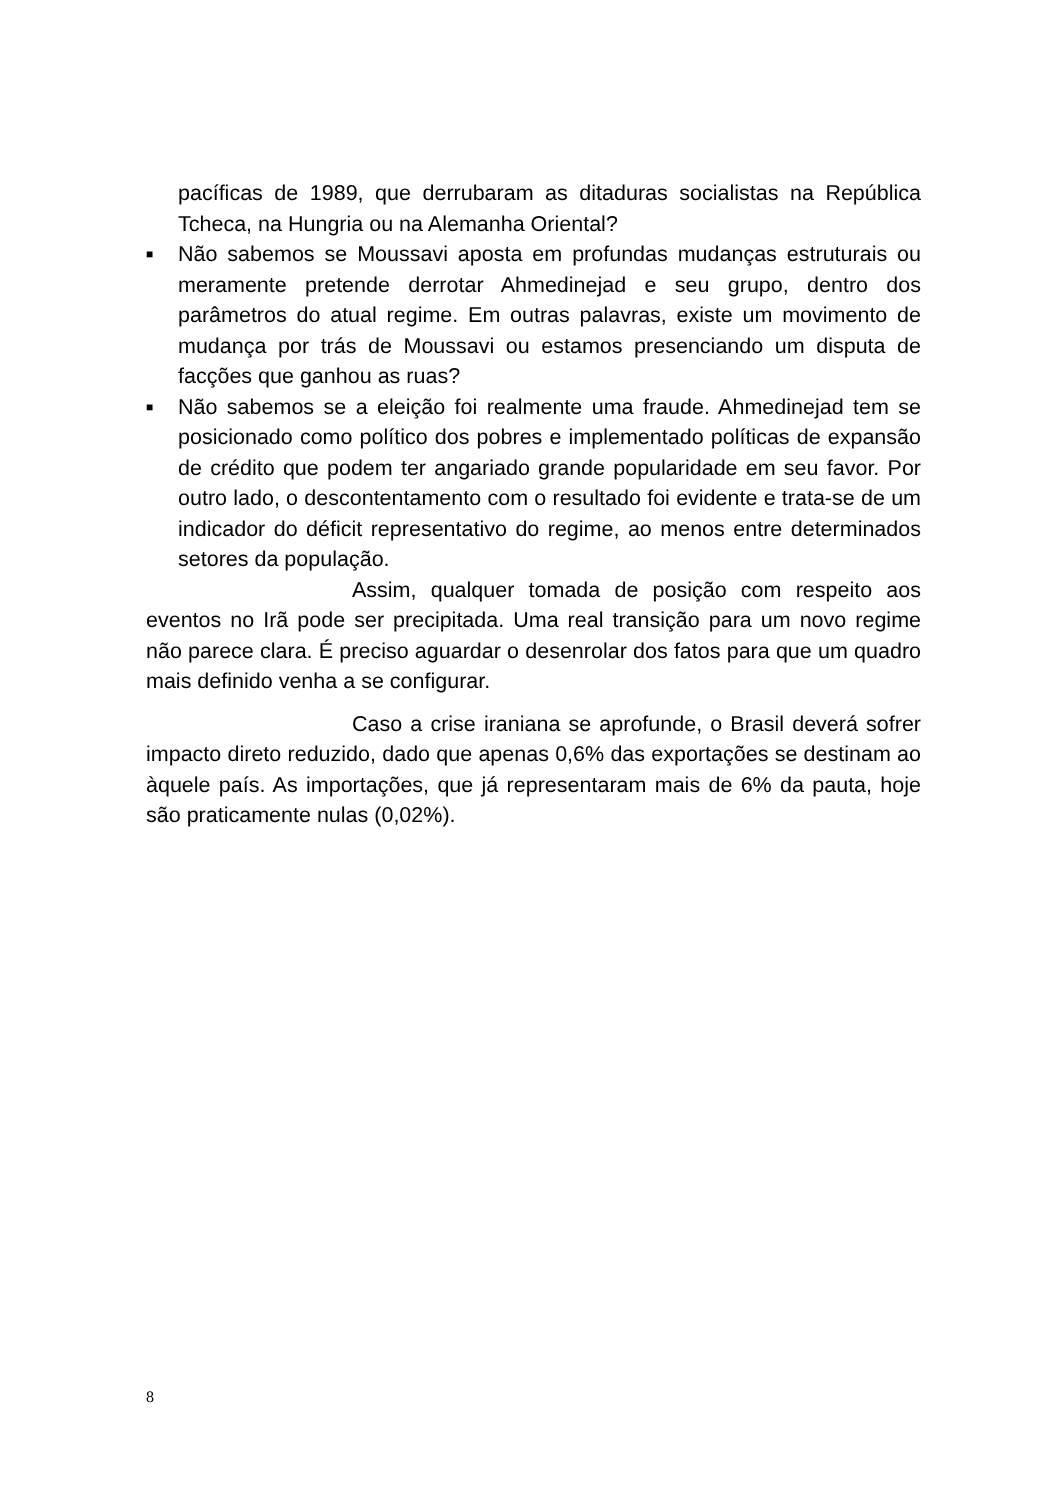pacíficas de 1989, que derrubaram as ditaduras socialistas na República Tcheca, na Hungria ou na Alemanha Oriental?
■ Não sabemos se Moussavi aposta em profundas mudanças estruturais ou meramente pretende derrotar Ahmedinejad e seu grupo, dentro dos parâmetros do atual regime. Em outras palavras, existe um movimento de mudança por trás de Moussavi ou estamos presenciando um disputa de facções que ganhou as ruas?
■ Não sabemos se a eleição foi realmente uma fraude. Ahmedinejad tem se posicionado como político dos pobres e implementado políticas de expansão de crédito que podem ter angariado grande popularidade em seu favor. Por outro lado, o descontentamento com o resultado foi evidente e trata-se de um indicador do déficit representativo do regime, ao menos entre determinados setores da população.
Assim, qualquer tomada de posição com respeito aos eventos no Irã pode ser precipitada. Uma real transição para um novo regime não parece clara. É preciso aguardar o desenrolar dos fatos para que um quadro mais definido venha a se configurar.
Caso a crise iraniana se aprofunde, o Brasil deverá sofrer impacto direto reduzido, dado que apenas 0,6% das exportações se destinam ao àquele país. As importações, que já representaram mais de 6% da pauta, hoje são praticamente nulas (0,02%).
8